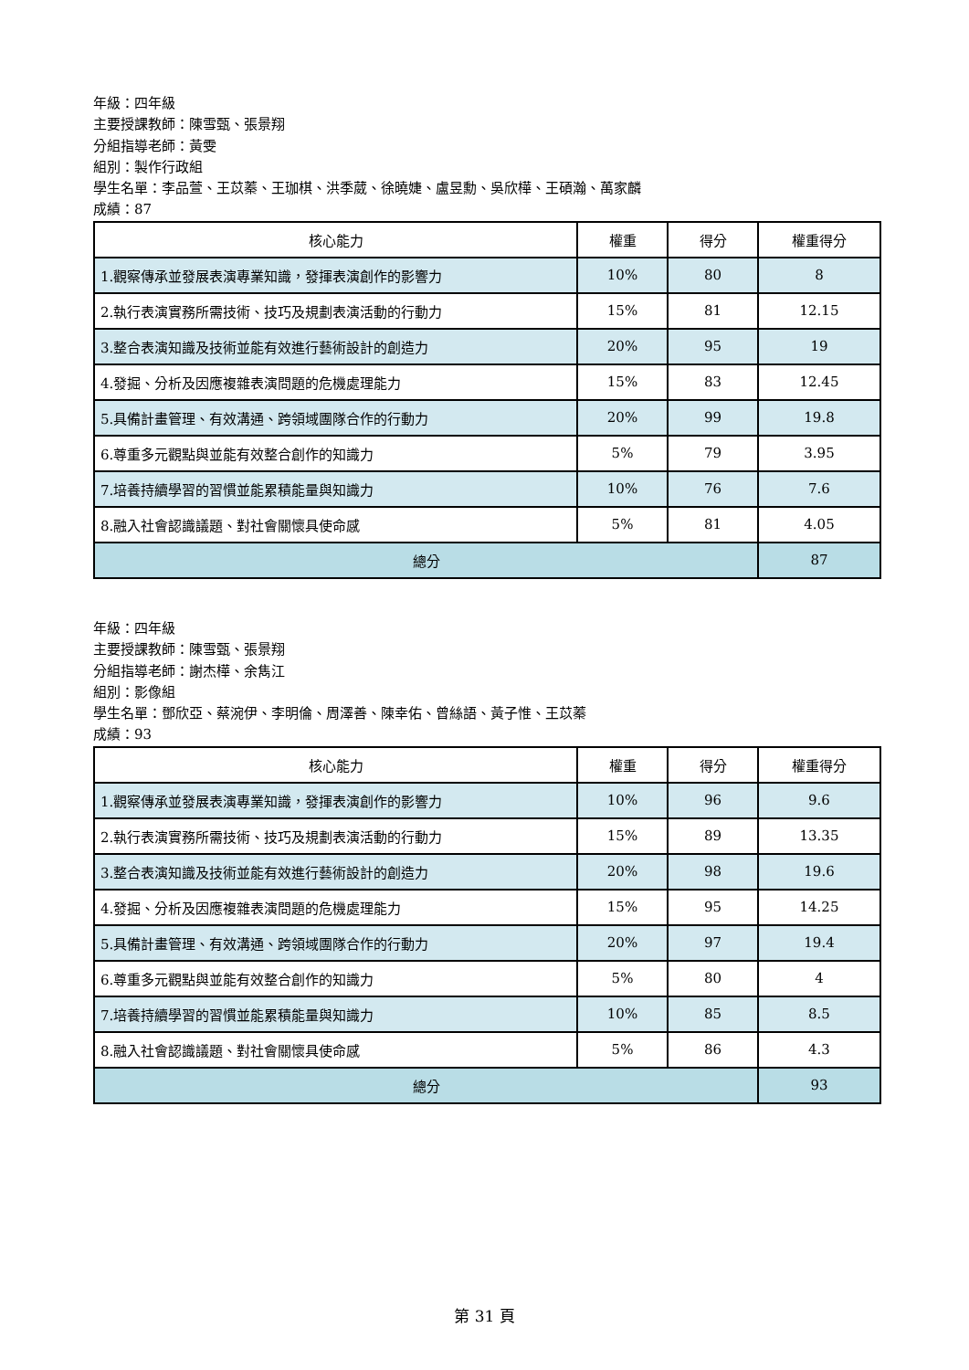年級：四年級
主要授課教師：陳雪甄、張景翔
分組指導老師：黃雯
組別：製作行政組
學生名單：李品萱、王苡蓁、王珈棋、洪季葳、徐曉婕、盧昱勳、吳欣樺、王碩瀚、萬家麟
成績：87
| 核心能力 | 權重 | 得分 | 權重得分 |
| --- | --- | --- | --- |
| 1.觀察傳承並發展表演專業知識，發揮表演創作的影響力 | 10% | 80 | 8 |
| 2.執行表演實務所需技術、技巧及規劃表演活動的行動力 | 15% | 81 | 12.15 |
| 3.整合表演知識及技術並能有效進行藝術設計的創造力 | 20% | 95 | 19 |
| 4.發掘、分析及因應複雜表演問題的危機處理能力 | 15% | 83 | 12.45 |
| 5.具備計畫管理、有效溝通、跨領域團隊合作的行動力 | 20% | 99 | 19.8 |
| 6.尊重多元觀點與並能有效整合創作的知識力 | 5% | 79 | 3.95 |
| 7.培養持續學習的習慣並能累積能量與知識力 | 10% | 76 | 7.6 |
| 8.融入社會認識議題、對社會關懷具使命感 | 5% | 81 | 4.05 |
| 總分 | | | 87 |
年級：四年級
主要授課教師：陳雪甄、張景翔
分組指導老師：謝杰樺、余雋江
組別：影像組
學生名單：鄧欣亞、蔡涴伊、李明倫、周澤善、陳幸佑、曾絲語、黃子惟、王苡蓁
成績：93
| 核心能力 | 權重 | 得分 | 權重得分 |
| --- | --- | --- | --- |
| 1.觀察傳承並發展表演專業知識，發揮表演創作的影響力 | 10% | 96 | 9.6 |
| 2.執行表演實務所需技術、技巧及規劃表演活動的行動力 | 15% | 89 | 13.35 |
| 3.整合表演知識及技術並能有效進行藝術設計的創造力 | 20% | 98 | 19.6 |
| 4.發掘、分析及因應複雜表演問題的危機處理能力 | 15% | 95 | 14.25 |
| 5.具備計畫管理、有效溝通、跨領域團隊合作的行動力 | 20% | 97 | 19.4 |
| 6.尊重多元觀點與並能有效整合創作的知識力 | 5% | 80 | 4 |
| 7.培養持續學習的習慣並能累積能量與知識力 | 10% | 85 | 8.5 |
| 8.融入社會認識議題、對社會關懷具使命感 | 5% | 86 | 4.3 |
| 總分 | | | 93 |
第 31 頁